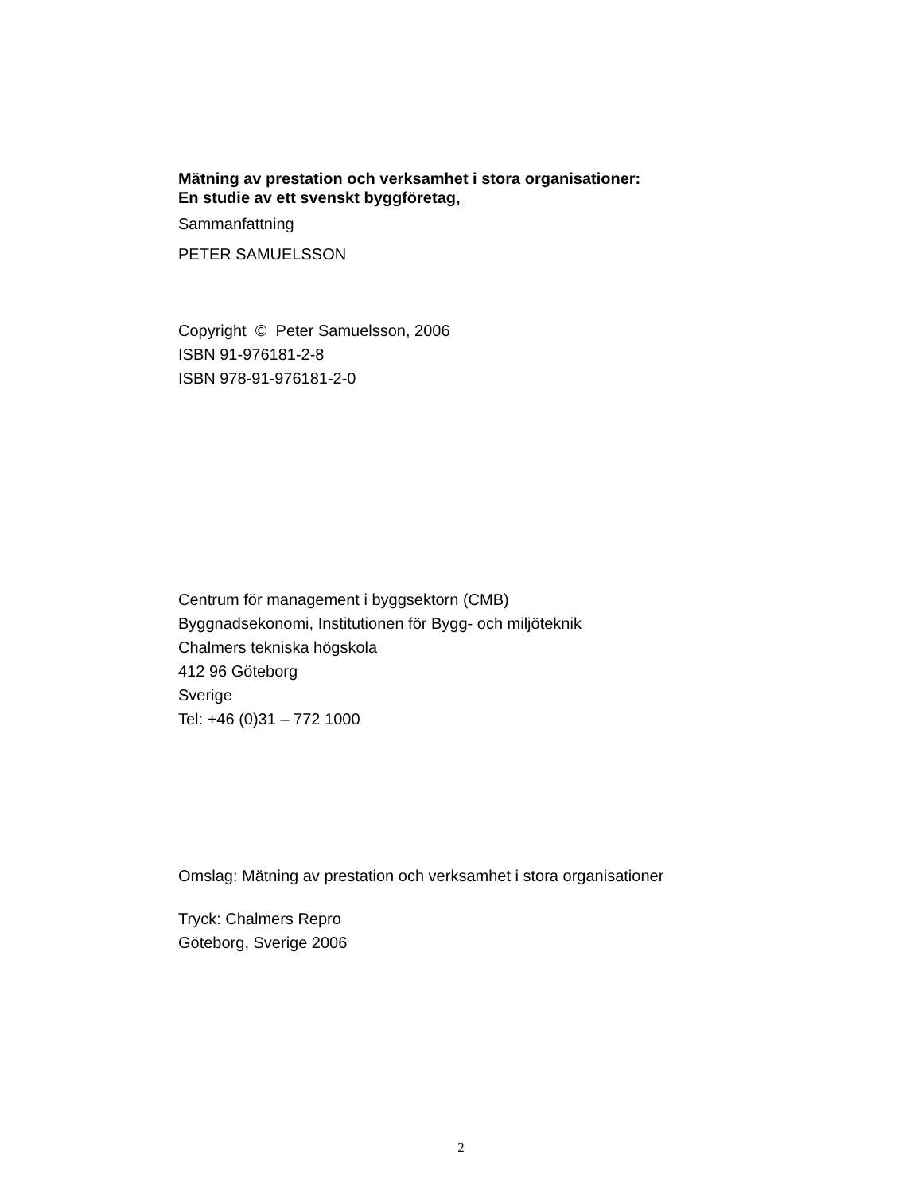Mätning av prestation och verksamhet i stora organisationer:
En studie av ett svenskt byggföretag,
Sammanfattning
PETER SAMUELSSON
Copyright © Peter Samuelsson, 2006
ISBN 91-976181-2-8
ISBN 978-91-976181-2-0
Centrum för management i byggsektorn (CMB)
Byggnadsekonomi, Institutionen för Bygg- och miljöteknik
Chalmers tekniska högskola
412 96 Göteborg
Sverige
Tel: +46 (0)31 – 772 1000
Omslag: Mätning av prestation och verksamhet i stora organisationer
Tryck: Chalmers Repro
Göteborg, Sverige 2006
2